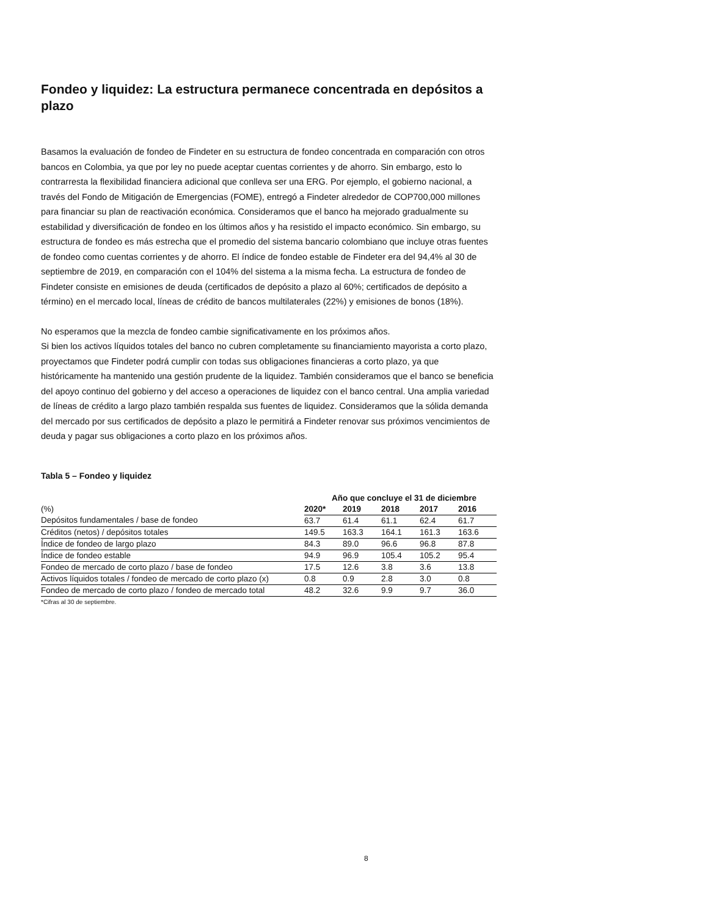Fondeo y liquidez: La estructura permanece concentrada en depósitos a plazo
Basamos la evaluación de fondeo de Findeter en su estructura de fondeo concentrada en comparación con otros bancos en Colombia, ya que por ley no puede aceptar cuentas corrientes y de ahorro. Sin embargo, esto lo contrarresta la flexibilidad financiera adicional que conlleva ser una ERG. Por ejemplo, el gobierno nacional, a través del Fondo de Mitigación de Emergencias (FOME), entregó a Findeter alrededor de COP700,000 millones para financiar su plan de reactivación económica. Consideramos que el banco ha mejorado gradualmente su estabilidad y diversificación de fondeo en los últimos años y ha resistido el impacto económico. Sin embargo, su estructura de fondeo es más estrecha que el promedio del sistema bancario colombiano que incluye otras fuentes de fondeo como cuentas corrientes y de ahorro. El índice de fondeo estable de Findeter era del 94,4% al 30 de septiembre de 2019, en comparación con el 104% del sistema a la misma fecha. La estructura de fondeo de Findeter consiste en emisiones de deuda (certificados de depósito a plazo al 60%; certificados de depósito a término) en el mercado local, líneas de crédito de bancos multilaterales (22%) y emisiones de bonos (18%).
No esperamos que la mezcla de fondeo cambie significativamente en los próximos años.
Si bien los activos líquidos totales del banco no cubren completamente su financiamiento mayorista a corto plazo, proyectamos que Findeter podrá cumplir con todas sus obligaciones financieras a corto plazo, ya que históricamente ha mantenido una gestión prudente de la liquidez. También consideramos que el banco se beneficia del apoyo continuo del gobierno y del acceso a operaciones de liquidez con el banco central. Una amplia variedad de líneas de crédito a largo plazo también respalda sus fuentes de liquidez. Consideramos que la sólida demanda del mercado por sus certificados de depósito a plazo le permitirá a Findeter renovar sus próximos vencimientos de deuda y pagar sus obligaciones a corto plazo en los próximos años.
Tabla 5 – Fondeo y liquidez
| | Año que concluye el 31 de diciembre | | | | |
| --- | --- | --- | --- | --- | --- |
| (%) | 2020* | 2019 | 2018 | 2017 | 2016 |
| Depósitos fundamentales / base de fondeo | 63.7 | 61.4 | 61.1 | 62.4 | 61.7 |
| Créditos (netos) / depósitos totales | 149.5 | 163.3 | 164.1 | 161.3 | 163.6 |
| Índice de fondeo de largo plazo | 84.3 | 89.0 | 96.6 | 96.8 | 87.8 |
| Índice de fondeo estable | 94.9 | 96.9 | 105.4 | 105.2 | 95.4 |
| Fondeo de mercado de corto plazo / base de fondeo | 17.5 | 12.6 | 3.8 | 3.6 | 13.8 |
| Activos líquidos totales / fondeo de mercado de corto plazo (x) | 0.8 | 0.9 | 2.8 | 3.0 | 0.8 |
| Fondeo de mercado de corto plazo / fondeo de mercado total | 48.2 | 32.6 | 9.9 | 9.7 | 36.0 |
*Cifras al 30 de septiembre.
8